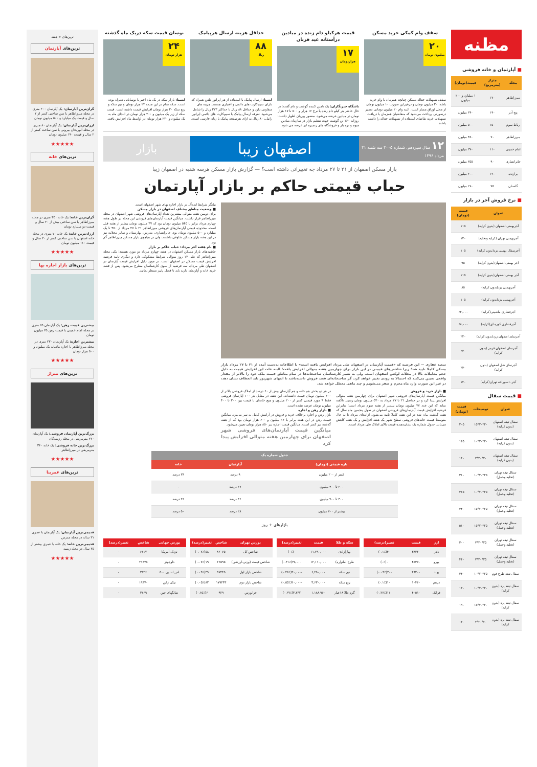مظنه
■ آپارتمان و خانه فروشی
| محله | متراژ (مترمربع) | قیمت(تومان) |
| --- | --- | --- |
| میرزاطاهر | ۱۷۰ | ۱ میلیارد و ۲۰۰ میلیون |
| پنج آذر | ۱۹۰ | ۶۴۰ میلیون |
| رباط سوم | ۱۵۰ | ۵۰۰ میلیون |
| میرزاطاهر | ۷۰ | ۳۸۰ میلیون |
| امام خمینی | ۱۱۰ | ۲۷۰ میلیون |
| جابرانصاری | ۹۰ | ۲۵۵ میلیون |
| برازنده | ۱۲۰ | ۲۰۰ میلیون |
| گلستان | ۷۵ | ۱۷۰ میلیون |
■ نرخ فروش آجر در بازار
| عنوان | قیمت (تومان) |
| --- | --- |
| آجربهمنی اصفهان (بدون کرایه) | ۱۱۵ |
| آجربهمنی تهران (کرایه وتخلیه) | ۱۲۰ |
| آجرسفال بهمنی یزد(بدون کرایه) | ۱۰۵ |
| آجر بهمنی اصفهان(بدون کرایه) | ۹۵ |
| آجر بهمنی اصفهان(بدون کرایه) | ۱۱۵ |
| آجربهمنی یزد(بدون کرایه) | ۸۵ |
| آجربهمنی یزد(بدون کرایه) | ۱۰۵ |
| آجرفشاری ماشینی(کرایه) | ۶۲,۰۰۰ |
| آجرفشاری کوره ای(کرایه) | ۶۸,۰۰۰ |
| آجرنمای اصفهان زرد(بدون کرایه) | ۲۲۰ |
| آجرنمای اصفهان قرمز (بدون کرایه) | ۲۳۰ |
| آجرنمای شل اصفهان (بدون کرایه) | ۲۴۰ |
| آجر۱۰سوراخه تهران(کرایه) | ۱۲۰ |
■ قیمت سفال
| عنوان | توضیحات | قیمت (تومان) |
| --- | --- | --- |
| سفال تیغه اصفهان (بدون کرایه) | ۲۰*۲۰*۱۵ | ۲۰۵ |
| سفال تیغه اصفهان (بدون کرایه) | ۲۰*۲۰*۱۰ | ۱۴۵ |
| سفال تیغه اصفهان (بدون کرایه) | ۲۰*۲۰*۷ | ۱۴۰ |
| سفال تیغه تهران (تخلیه وحمل) | ۲۵*۲۰*۱۰ | ۳۱۰ |
| سفال تیغه تهران (تخلیه وحمل) | ۲۵*۲۰*۱۰ | ۴۲۵ |
| سفال تیغه تهران (تخلیه وحمل) | ۲۵*۲۰*۱۵ | ۴۴۰ |
| سفال تیغه تهران (تخلیه وحمل) | ۲۵*۲۰*۱۵ | ۵۱۰ |
| سفال تیغه تهران (تخلیه وحمل) | ۲۵*۲۰*۷ | ۳۰۰ |
| سفال تیغه تهران (تخلیه وحمل) | ۲۵*۲۰*۷ | ۴۴۰ |
| سفال تیغه طرح فوم | ۲۵*۲۰*۱۰ | ۳۴۰ |
| سفال تیغه یزد (بدون کرایه) | ۲۰*۲۰*۱۰ | ۱۳۰ |
| سفال تیغه یزد (بدون کرایه) | ۲۰*۲۰*۱۵ | ۱۹۰ |
| سفال تیغه یزد (بدون کرایه) | ۲۰*۲۰*۷ | ۱۳۰ |
سقف وام کمکی خرید مسکن
۲۰
میلیون تومان
سقف تسهیلات جعاله مسکن چنانچه همرمان با وام خرید باشد، ۲۰ میلیون تومان و درغیراین صورت ۱۰ میلیون تومان از محل اوراق ممتاز است. البته وام ۲۰ میلیون تومانی تعمیر درصورتی پرداخت می‌شود که متقاضیان همزمان با دریافت تسهیلات خرید تقاضای استفاده از تسهیلات جعاله را داشته باشند.
قیمت هرکیلو دام زنده در میادین درآستانه عید قربان
۱۷
هزارتومان
باشگاه خبرنگاران: یک تامین کننده گوشت و دام گفت: در حال حاضر هر کیلو دام زنده با نرخ ۱۶ هزار و ۵۰۰ تا ۱۷ هزار تومان در میادین عرضه می‌شود. منصور پوریان اظهار داشت: روزانه ۱۶۰ تن گوشت جهت تنظیم بازار در سازمان میادین میوه و تره بار و فروشگاه های زنجیره ای عرضه می شود.
حداقل هزینه ارسال هرپیامک
۸۸
ریال
ایسنا: ارسال پیامک با استفاده از هر اپراتور تلفن همراه که دارای سیم‌کارت های دائمی و اعتباری هستند، هزینه های متفاوتی دارد و حداقل ۸۸ ریال تا حداکثر ۳۲۳ ریال را شامل می‌شود. تعرفه ارسال پیامک با سیم‌کارت های دائمی اپراتور رایتل، ۸۰ ریال به ازای هرصفحه پیامک با زبان فارسی است.
نوسان قیمت سکه دریک ماه گذشته
۲۴
هزار تومان
ایسنا: بازار سکه در یک ماه اخیر با نوساناتی همراه بوده است. سکه تمام در این مدت ۲۴ هزار تومان و نیم سکه و ربع سکه ۲۰ هزار تومان افزایش قیمت داشته است. قیمت سکه از زیر یک میلیون و ۲۰۰ هزار تومان در ابتدای ماه به یک میلیون و ۲۲۰ هزار تومان در اواسط ماه افزایش یافت.
۱۲ سال سیزدهم، شماره ۳۰۰۵ سه شنبه ۳۱ مرداد ۱۳۹۶
اصفهان زیبا
بازار
بازار مسکن اصفهان از ۲۱ تا ۲۷ مرداد چه تغییراتی داشته است؟ — گزارش بازار مسکن هرسه شنبه در اصفهان زیبا
حباب قیمتی حاکم بر بازار آپارتمان
سعید غفاری — این فرضیه که «قیمت آپارتمان در اصفهان طی مرداد افزایش یافته است» با اطلاعات به‌دست آمده از ۲۱ تا ۲۷ مرداد بازار مسکن کاملا تایید شد؛ زیرا شاخص‌های قیمتی در این بازار برای چهارمین هفته متوالی افزایش یافت؛ البته علت این افزایش قیمت به دلیل حجم معاملات بالا در محلات لوکس اصفهان است، ولی به تعبیر کارشناسان صاحبخانه‌ها در تمام مناطق قیمت ملک خود را بالاتر از مقدار واقعی تعیین می‌کنند که احتمالا به زودی تغییر خواهد کرد. گر صاحبخانه‌ای قصد فروش داشته‌باشد تا انتهای شهریور باید انعطاف نشان دهد، در غیر این صورت وارد ماه محرم و صفر می‌شویم و چند ماهی معطل خواهد شد.
■ بازار خرید و فروش
میانگین قیمت آپارتمان‌های فروشی شهر اصفهان برای چهارمین هفته متوالی افزایش پیدا کرد و در حداصل ۲۱ تا ۲۷ مرداد به ۵۲۰ میلیون تومان رسید. ناگفته نماند که این عدد ۴۷ میلیون تومان بیشتر از هفته سوم مرداد است؛ بنابراین فرضیه افزایش قیمت آپارتمان‌های فروشی اصفهان در طول پنجمین ماه سال که هفته گذشته بیان شد در این هفته کاملا تایید می‌شود. ازابتدای مرداد تا به حال متوسط قیمت خانه‌های فروشی سطح شهر یک هفته افزایش و یک هفته کاهش می‌یابد. جدول شماره یک نشان‌دهنده قیمت بالای املاک طی مرداد است.
در هر دو بخش هم خانه و هم آپارتمان بیش از ۶۰ درصد از املاک فروشی بالاتر از ۴۰۰ میلیون تومان قیمت داشته‌اند. این هفته در مقابل هر ۱۰۰ آپارتمان فروشی فقط ۹ مورد قیمتی کمتر از ۲۰۰ میلیون و هیچ خانه‌ای با قیمت بین ۲۰۰ تا ۴۰۰ میلیون تومان عرضه نشده است.
■ بازار رهن و اجاره
بازار رهن و اجاره برخلاف خرید و فروش در آرامش کامل به سر می‌برد. میانگین قیمت رهن در این هفته برابر با ۱۲ میلیون و ۶۰۰ هزار تومان بود که از هفته گذشته نیز کمتر است. میانگین قیمت اجاره نیز ۸۵۰ هزار تومان تعیین می‌شود.
میانگین قیمت آپارتمان‌های فروشی شهر اصفهان برای چهارمین هفته متوالی افزایش پیدا کرد
بیانگر شرایط ایده‌آل در بازار اجاره بهای شهر اصفهان است.
■ وضعیت مناطق مختلف اصفهان در بازار مسکن
برای دومین هفته متوالی بیشترین تعداد آپارتمان‌های فروشی شهر اصفهان در محله میرزاطاهر قرار داشت. میانگین قیمت آپارتمان‌های فروشی این محله در طول هفته چهارم مرداد برابر با ۵۴۵ میلیون تومان بود که ۳۷ میلیون تومان بیشتر از هفته قبل است. محدوده قیمتی آپارتمان‌های فروشی میرزاطاهر ۲۱ تا ۲۷ مرداد از ۳۵۰ تا یک میلیارد و ۵۰۰ میلیون تومان بود. جابرانصاری، مدرس، بهارستان و سایر محلات نیز در این هفته بازار مسکن شلوغی داشتند، ولی در هیاهوی بازار مسکن میرزاطاهر گم بود.
■ نام هفته آخر مرداد: حباب حاکم بر بازار
حاشیه‌های بازار مسکن اصفهان در هفته چهارم مرداد دو مورد هستند؛ یکی محله میرزاطاهر که طی ۱۴ روز متوالی شرایط مشکوکی دارد و دیگری تایید فرضیه افزایش قیمت مسکن در اصفهان است. در مورد دلیل افزایش قیمت آپارتمان در اصفهان طی مرداد، سه فرضیه از سوی کارشناسان مطرح می‌شود. پس از قصد خرید خانه و آپارتمان دارید باید تا فصل پاییز منتظر بمانید.
| جدول شماره یک | | |
| --- | --- | --- |
| بازه قیمتی (تومان) | آپارتمان | خانه |
| کمتر از ۲۰۰ میلیون | ۹ درصد | ۲۴ درصد |
| ۲۰۰ تا ۴۰۰ میلیون | ۲۷ درصد | - |
| ۴۰۰ تا ۷۰۰ میلیون | ۳۶ درصد | ۲۶ درصد |
| بیشتر از ۷۰۰ میلیون | ۲۸ درصد | ۵۰ درصد |
بازارهای + روز
| ارز | قیمت | تغییر(درصد) |
| --- | --- | --- |
| دلار | ۳۸۳۲۰ | ۴۰(۰.۱٪) |
| یورو | ۴۵۳۷۰ | ۰(۰٪) |
| پوند | ۴۹۲۰۰ | -۲۰(۰.۰۴٪) |
| درهم | ۱۰۴۶۰ | ۱۰(۰.۱٪) |
| فرانک | ۴۰۵۱۰ | ۱۱۰(۰.۲۷٪) |
| سکه و طلا | قیمت | تغییر(درصد) |
| --- | --- | --- |
| بهارآزادی | ۱۱,۷۹۰,۰۰۰ | ۰(۰٪) |
| طرح امام(ره) | ۱۲,۱۱۰,۰۰۰ | ۳۸,۰۰۰(۰.۳۱٪) |
| نیم سکه | ۶,۲۵۰,۰۰۰ | -۳۰,۰۰۰(۰.۴۸٪) |
| ربع سکه | ۳,۶۳۰,۰۰۰ | -۲۰,۰۰۰(۰.۵۵٪) |
| گرم طلا ۱۸عیار | ۱,۱۸۸,۹۶۰ | ۳,۲۳۲(۰.۲۷٪) |
| بورس تهران | شاخص | تغییر(درصد) |
| --- | --- | --- |
| شاخص کل | ۸۲۰۷۵ | ۵۸(۰.۰۷٪) |
| شاخص قیمت (وزنی-ارزشی) | ۲۶۵۹۵ | ۱۹(۰.۰۷٪) |
| شاخص بازار اول | ۵۷۴۴۵ | ۴۹(۰.۰۹٪) |
| شاخص بازار دوم | ۱۷۹۲۴۳ | ۸۲(۰.۰۵٪) |
| فرابورس | ۹۲۹ | ۶(۰.۶۵٪) |
| بورس جهانی | شاخص | تغییر(درصد) |
| --- | --- | --- |
| نزدک آمریکا | ۶۲۱۷ | - |
| داوجونز | ۲۱۶۷۵ | - |
| اس اند پی ۵۰۰ | ۲۴۲۶ | - |
| نیکی ژاپن | ۱۹۴۷۰ | - |
| شانگهای چین | ۳۲۶۹ | - |
ترین‌های + هفته
ترین‌های آپارتمان
گران‌ترین آپارتمان: یک آپارتمان ۲۰۰ متری در محله میرزاطاهر با سن ساختی کمتر از ۲ سال و قیمت یک میلیارد و ۵۰۰ میلیون تومان
ارزان‌ترین آپارتمان: یک آپارتمان ۸۰ متری در محله ابوریحان بیرونی با سن ساخت کمتر از ۲ سال و قیمت ۱۹۰ میلیون تومان
★★★★★
ترین‌های خانه
گران‌ترین خانه: یک خانه ۳۵۰ متری در محله میرزاطاهر با سن ساختی بیش از ۲۰ سال و قیمت دو میلیارد تومان
ارزان‌ترین خانه: یک خانه ۷۰ متری در محله خانه اصفهان با سن ساختی کمتر از ۲۰ سال و قیمت ۱۱۰ میلیون تومان
★★★★★
ترین‌های بازار اجاره بها
بیشترین قیمت رهن: یک آپارتمان ۲۵ متری در محله امام خمینی با قیمت رهن ۲۵ میلیون تومان
بیشترین اجاره: یک آپارتمان ۲۳۰ متری در محله میرزاطاهر با اجاره ماهیانه یک میلیون و ۵۰۰ هزار تومان
★★★★★
ترین‌های متراژ
بزرگ‌ترین آپارتمان فروشی: یک آپارتمان ۲۲۰ مترمربعی در محله رزمندگان
بزرگ‌ترین خانه فروشی: یک خانه ۳۶۰ مترمربعی در میرزاطاهر
★★★★★
ترین‌های عمربنا
قدیمی‌ترین آپارتمان: یک آپارتمان با عمری ۲۱ ساله در محله مدرس
قدیمی‌ترین خانه: یک خانه با عمری بیشتر از ۲۵ سال در محله زینبیه
★★★★★